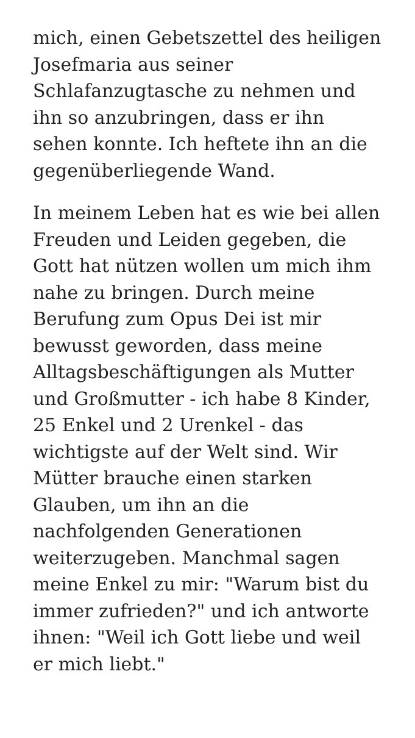mich, einen Gebetszettel des heiligen
Josefmaria aus seiner
Schlafanzugtasche zu nehmen und
ihn so anzubringen, dass er ihn
sehen konnte. Ich heftete ihn an die
gegenüberliegende Wand.
In meinem Leben hat es wie bei allen
Freuden und Leiden gegeben, die
Gott hat nützen wollen um mich ihm
nahe zu bringen. Durch meine
Berufung zum Opus Dei ist mir
bewusst geworden, dass meine
Alltagsbeschäftigungen als Mutter
und Großmutter - ich habe 8 Kinder,
25 Enkel und 2 Urenkel - das
wichtigste auf der Welt sind. Wir
Mütter brauche einen starken
Glauben, um ihn an die
nachfolgenden Generationen
weiterzugeben. Manchmal sagen
meine Enkel zu mir: "Warum bist du
immer zufrieden?" und ich antworte
ihnen: "Weil ich Gott liebe und weil
er mich liebt."